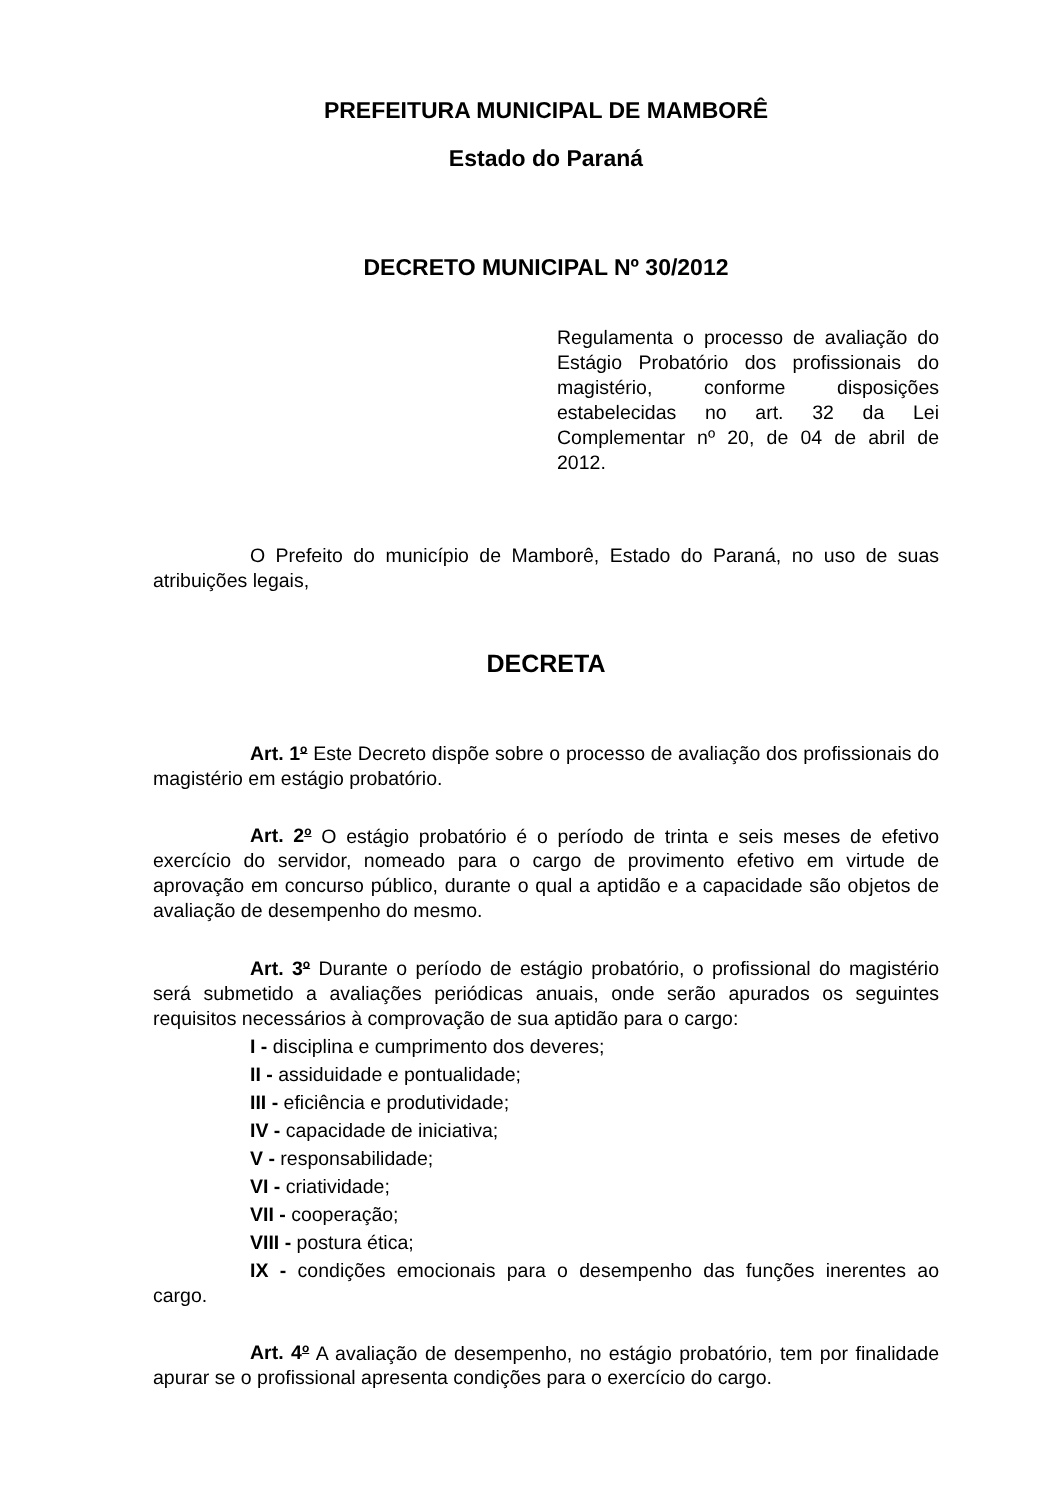PREFEITURA MUNICIPAL DE MAMBORÊ
Estado do Paraná
DECRETO MUNICIPAL Nº 30/2012
Regulamenta o processo de avaliação do Estágio Probatório dos profissionais do magistério, conforme disposições estabelecidas no art. 32 da Lei Complementar nº 20, de 04 de abril de 2012.
O Prefeito do município de Mamborê, Estado do Paraná, no uso de suas atribuições legais,
DECRETA
Art. 1<sup>o</sup> Este Decreto dispõe sobre o processo de avaliação dos profissionais do magistério em estágio probatório.
Art. 2<sup>o</sup> O estágio probatório é o período de trinta e seis meses de efetivo exercício do servidor, nomeado para o cargo de provimento efetivo em virtude de aprovação em concurso público, durante o qual a aptidão e a capacidade são objetos de avaliação de desempenho do mesmo.
Art. 3<sup>o</sup> Durante o período de estágio probatório, o profissional do magistério será submetido a avaliações periódicas anuais, onde serão apurados os seguintes requisitos necessários à comprovação de sua aptidão para o cargo:
I - disciplina e cumprimento dos deveres;
II - assiduidade e pontualidade;
III - eficiência e produtividade;
IV - capacidade de iniciativa;
V - responsabilidade;
VI - criatividade;
VII - cooperação;
VIII - postura ética;
IX - condições emocionais para o desempenho das funções inerentes ao cargo.
Art. 4<sup>o</sup> A avaliação de desempenho, no estágio probatório, tem por finalidade apurar se o profissional apresenta condições para o exercício do cargo.